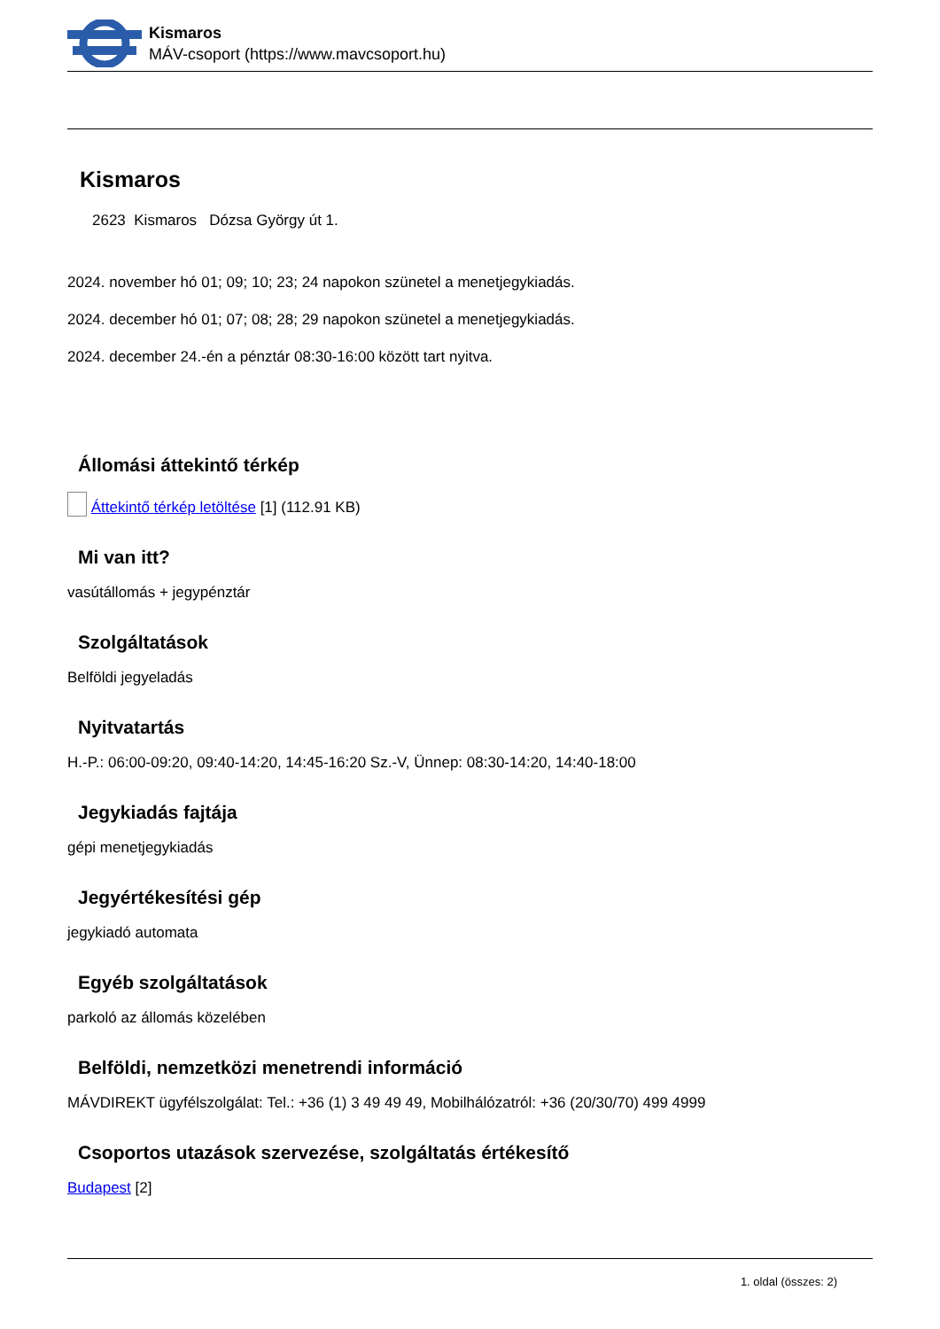Kismaros
MÁV-csoport (https://www.mavcsoport.hu)
Kismaros
2623 Kismaros Dózsa György út 1.
2024. november hó 01; 09; 10; 23; 24 napokon szünetel a menetjegykiadás.
2024. december hó 01; 07; 08; 28; 29 napokon szünetel a menetjegykiadás.
2024. december 24.-én a pénztár 08:30-16:00 között tart nyitva.
Állomási áttekintő térkép
Áttekintő térkép letöltése [1] (112.91 KB)
Mi van itt?
vasútállomás + jegypénztár
Szolgáltatások
Belföldi jegyeladás
Nyitvatartás
H.-P.: 06:00-09:20, 09:40-14:20, 14:45-16:20 Sz.-V, Ünnep: 08:30-14:20, 14:40-18:00
Jegykiadás fajtája
gépi menetjegykiadás
Jegyértékesítési gép
jegykiadó automata
Egyéb szolgáltatások
parkoló az állomás közelében
Belföldi, nemzetközi menetrendi információ
MÁVDIREKT ügyfélszolgálat: Tel.: +36 (1) 3 49 49 49, Mobilhálózatról: +36 (20/30/70) 499 4999
Csoportos utazások szervezése, szolgáltatás értékesítő
Budapest [2]
1. oldal (összes: 2)